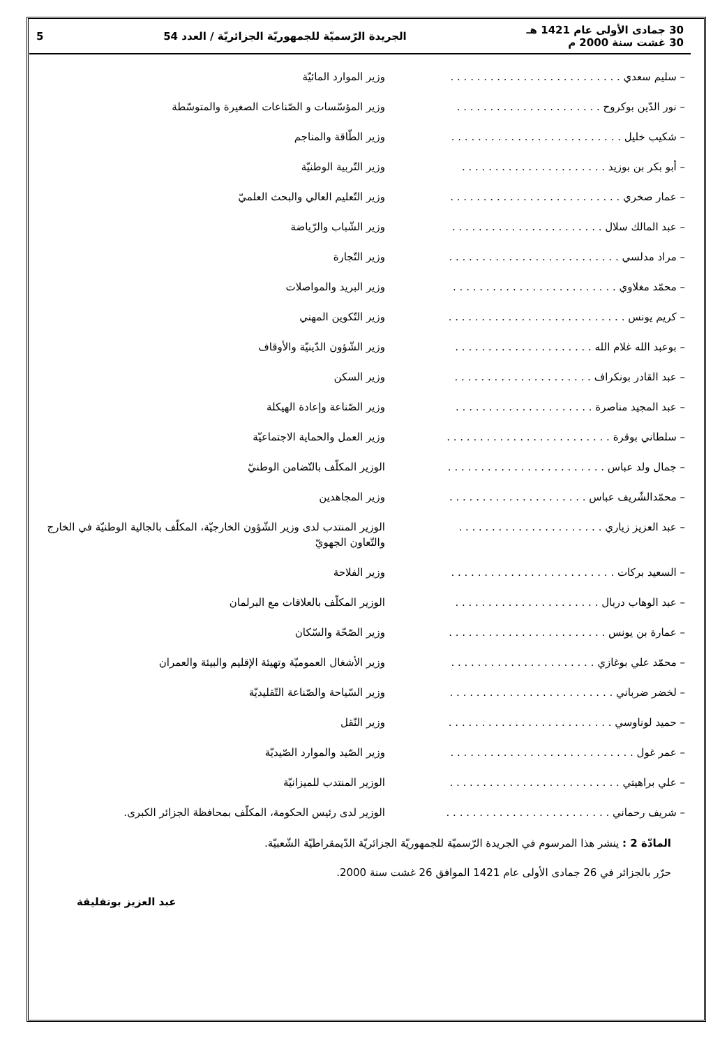30 جمادى الأولى عام 1421 هـ
30 غشت سنة 2000 م
الجريدة الرّسميّة للجمهوريّة الجزائريّة / العدد 54
5
– سليم سعدي . . . . . . . . . . . . . . . . . . . . . . . . . . وزير الموارد المائيّة
– نور الدّين بوكروح . . . . . . . . . . . . . . . . . . . . . . وزير المؤسّسات و الصّناعات الصغيرة والمتوسّطة
– شكيب خليل . . . . . . . . . . . . . . . . . . . . . . . . . . وزير الطّاقة والمناجم
– أبو بكر بن بوزيد . . . . . . . . . . . . . . . . . . . . . . وزير التّربية الوطنيّة
– عمار صخري . . . . . . . . . . . . . . . . . . . . . . . . . . وزير التّعليم العالي والبحث العلميّ
– عبد المالك سلال . . . . . . . . . . . . . . . . . . . . . . . وزير الشّباب والرّياضة
– مراد مدلسي . . . . . . . . . . . . . . . . . . . . . . . . . . وزير التّجارة
– محمّد مغلاوي . . . . . . . . . . . . . . . . . . . . . . . . . وزير البريد والمواصلات
– كريم يونس . . . . . . . . . . . . . . . . . . . . . . . . . . . وزير التّكوين المهني
– بوعبد الله غلام الله . . . . . . . . . . . . . . . . . . . . . وزير الشّؤون الدّينيّة والأوقاف
– عبد القادر بونكراف . . . . . . . . . . . . . . . . . . . . . وزير السكن
– عبد المجيد مناصرة . . . . . . . . . . . . . . . . . . . . . وزير الصّناعة وإعادة الهيكلة
– سلطاني بوقرة . . . . . . . . . . . . . . . . . . . . . . . . . وزير العمل والحماية الاجتماعيّة
– جمال ولد عباس . . . . . . . . . . . . . . . . . . . . . . . . الوزير المكلّف بالتّضامن الوطنيّ
– محمّدالشّريف عباس . . . . . . . . . . . . . . . . . . . . . وزير المجاهدين
– عبد العزيز زياري . . . . . . . . . . . . . . . . . . . . . . الوزير المنتدب لدى وزير الشّؤون الخارجيّة، المكلّف بالجالية الوطنيّة في الخارج والتّعاون الجهويّ
– السعيد بركات . . . . . . . . . . . . . . . . . . . . . . . . . وزير الفلاحة
– عبد الوهاب دربال . . . . . . . . . . . . . . . . . . . . . . الوزير المكلّف بالعلاقات مع البرلمان
– عمارة بن يونس . . . . . . . . . . . . . . . . . . . . . . . . وزير الصّحّة والسّكان
– محمّد علي بوغازي . . . . . . . . . . . . . . . . . . . . . . وزير الأشغال العموميّة وتهيئة الإقليم والبيئة والعمران
– لخضر ضرباني . . . . . . . . . . . . . . . . . . . . . . . . . وزير السّياحة والصّناعة التّقليديّة
– حميد لوناوسي . . . . . . . . . . . . . . . . . . . . . . . . . وزير النّقل
– عمر غول . . . . . . . . . . . . . . . . . . . . . . . . . . . . وزير الصّيد والموارد الصّيديّة
– علي براهيتي . . . . . . . . . . . . . . . . . . . . . . . . . . الوزير المنتدب للميزانيّة
– شريف رحماني . . . . . . . . . . . . . . . . . . . . . . . . . الوزير لدى رئيس الحكومة، المكلّف بمحافظة الجزائر الكبرى.
المادّة 2 : ينشر هذا المرسوم في الجريدة الرّسميّة للجمهوريّة الجزائريّة الدّيمقراطيّة الشّعبيّة.
حرّر بالجزائر في 26 جمادى الأولى عام 1421 الموافق 26 غشت سنة 2000.
عبد العزيز بوتفليقة